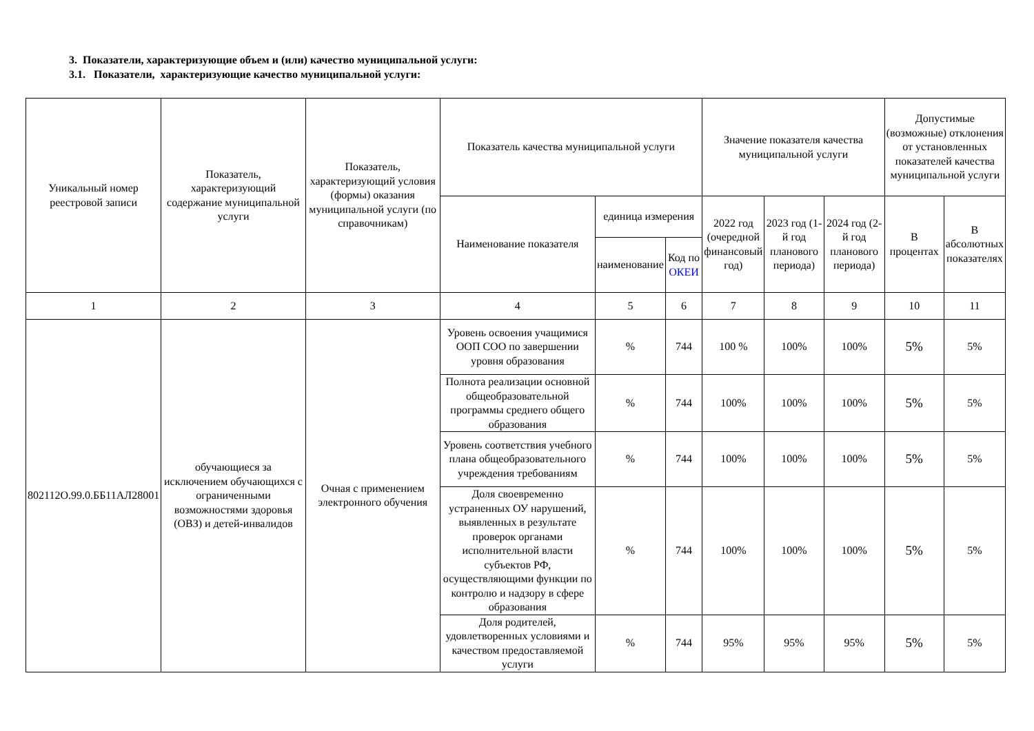3. Показатели, характеризующие объем и (или) качество муниципальной услуги:
3.1. Показатели, характеризующие качество муниципальной услуги:
| Уникальный номер реестровой записи | Показатель, характеризующий содержание муниципальной услуги | Показатель, характеризующий условия (формы) оказания муниципальной услуги (по справочникам) | Показатель качества муниципальной услуги | | | Значение показателя качества муниципальной услуги | | | Допустимые (возможные) отклонения от установленных показателей качества муниципальной услуги | |
| --- | --- | --- | --- | --- | --- | --- | --- | --- | --- | --- |
| | | | Наименование показателя | единица измерения | | 2022 год (очередной финансовый год) | 2023 год (1-й год планового периода) | 2024 год (2-й год планового периода) | В процентах | В абсолютных показателях |
| | | | | наименование | Код по ОКЕИ | | | | | |
| 1 | 2 | 3 | 4 | 5 | 6 | 7 | 8 | 9 | 10 | 11 |
| 802112О.99.0.ББ11АЛ28001 | обучающиеся за исключением обучающихся с ограниченными возможностями здоровья (ОВЗ) и детей-инвалидов | Очная с применением электронного обучения | Уровень освоения учащимися ООП СОО по завершении уровня образования | % | 744 | 100 % | 100% | 100% | 5% | 5% |
| | | | Полнота реализации основной общеобразовательной программы среднего общего образования | % | 744 | 100% | 100% | 100% | 5% | 5% |
| | | | Уровень соответствия учебного плана общеобразовательного учреждения требованиям | % | 744 | 100% | 100% | 100% | 5% | 5% |
| | | | Доля своевременно устраненных ОУ нарушений, выявленных в результате проверок органами исполнительной власти субъектов РФ, осуществляющими функции по контролю и надзору в сфере образования | % | 744 | 100% | 100% | 100% | 5% | 5% |
| | | | Доля родителей, удовлетворенных условиями и качеством предоставляемой услуги | % | 744 | 95% | 95% | 95% | 5% | 5% |